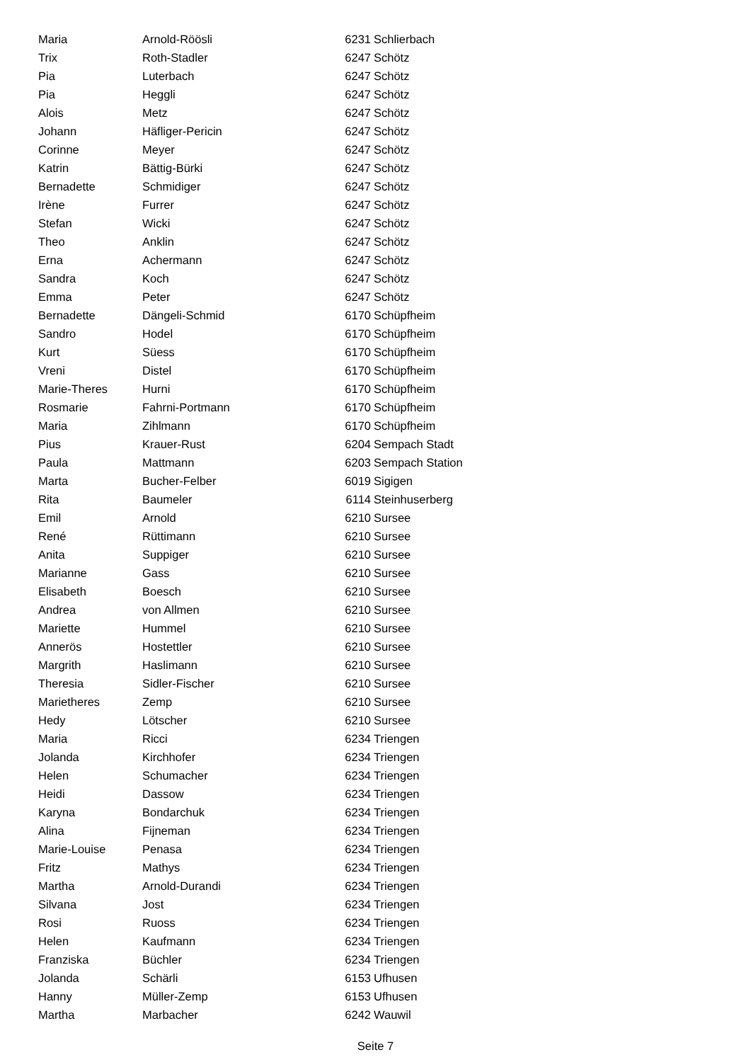| Maria | Arnold-Röösli | 6231 | Schlierbach |
| Trix | Roth-Stadler | 6247 | Schötz |
| Pia | Luterbach | 6247 | Schötz |
| Pia | Heggli | 6247 | Schötz |
| Alois | Metz | 6247 | Schötz |
| Johann | Häfliger-Pericin | 6247 | Schötz |
| Corinne | Meyer | 6247 | Schötz |
| Katrin | Bättig-Bürki | 6247 | Schötz |
| Bernadette | Schmidiger | 6247 | Schötz |
| Irène | Furrer | 6247 | Schötz |
| Stefan | Wicki | 6247 | Schötz |
| Theo | Anklin | 6247 | Schötz |
| Erna | Achermann | 6247 | Schötz |
| Sandra | Koch | 6247 | Schötz |
| Emma | Peter | 6247 | Schötz |
| Bernadette | Dängeli-Schmid | 6170 | Schüpfheim |
| Sandro | Hodel | 6170 | Schüpfheim |
| Kurt | Süess | 6170 | Schüpfheim |
| Vreni | Distel | 6170 | Schüpfheim |
| Marie-Theres | Hurni | 6170 | Schüpfheim |
| Rosmarie | Fahrni-Portmann | 6170 | Schüpfheim |
| Maria | Zihlmann | 6170 | Schüpfheim |
| Pius | Krauer-Rust | 6204 | Sempach Stadt |
| Paula | Mattmann | 6203 | Sempach Station |
| Marta | Bucher-Felber | 6019 | Sigigen |
| Rita | Baumeler | 6114 | Steinhuserberg |
| Emil | Arnold | 6210 | Sursee |
| René | Rüttimann | 6210 | Sursee |
| Anita | Suppiger | 6210 | Sursee |
| Marianne | Gass | 6210 | Sursee |
| Elisabeth | Boesch | 6210 | Sursee |
| Andrea | von Allmen | 6210 | Sursee |
| Mariette | Hummel | 6210 | Sursee |
| Annerös | Hostettler | 6210 | Sursee |
| Margrith | Haslimann | 6210 | Sursee |
| Theresia | Sidler-Fischer | 6210 | Sursee |
| Marietheres | Zemp | 6210 | Sursee |
| Hedy | Lötscher | 6210 | Sursee |
| Maria | Ricci | 6234 | Triengen |
| Jolanda | Kirchhofer | 6234 | Triengen |
| Helen | Schumacher | 6234 | Triengen |
| Heidi | Dassow | 6234 | Triengen |
| Karyna | Bondarchuk | 6234 | Triengen |
| Alina | Fijneman | 6234 | Triengen |
| Marie-Louise | Penasa | 6234 | Triengen |
| Fritz | Mathys | 6234 | Triengen |
| Martha | Arnold-Durandi | 6234 | Triengen |
| Silvana | Jost | 6234 | Triengen |
| Rosi | Ruoss | 6234 | Triengen |
| Helen | Kaufmann | 6234 | Triengen |
| Franziska | Büchler | 6234 | Triengen |
| Jolanda | Schärli | 6153 | Ufhusen |
| Hanny | Müller-Zemp | 6153 | Ufhusen |
| Martha | Marbacher | 6242 | Wauwil |
Seite 7